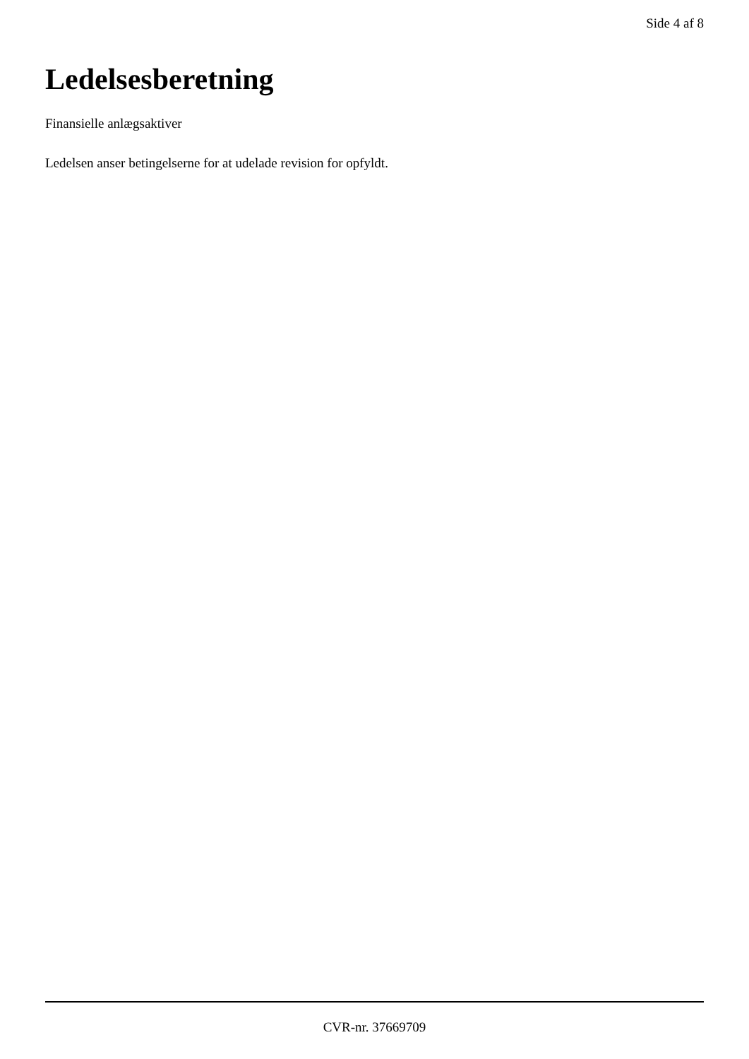Side 4 af 8
Ledelsesberetning
Finansielle anlægsaktiver
Ledelsen anser betingelserne for at udelade revision for opfyldt.
CVR-nr. 37669709